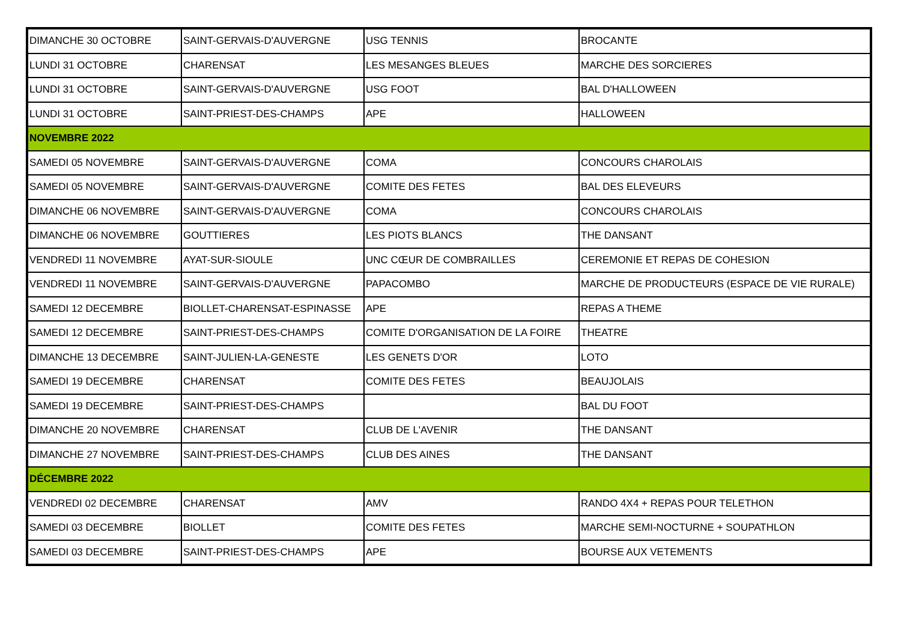| DIMANCHE 30 OCTOBRE | SAINT-GERVAIS-D'AUVERGNE | USG TENNIS | BROCANTE |
| LUNDI 31 OCTOBRE | CHARENSAT | LES MESANGES BLEUES | MARCHE DES SORCIERES |
| LUNDI 31 OCTOBRE | SAINT-GERVAIS-D'AUVERGNE | USG FOOT | BAL D'HALLOWEEN |
| LUNDI 31 OCTOBRE | SAINT-PRIEST-DES-CHAMPS | APE | HALLOWEEN |
| NOVEMBRE 2022 | | | |
| SAMEDI 05 NOVEMBRE | SAINT-GERVAIS-D'AUVERGNE | COMA | CONCOURS CHAROLAIS |
| SAMEDI 05 NOVEMBRE | SAINT-GERVAIS-D'AUVERGNE | COMITE DES FETES | BAL DES ELEVEURS |
| DIMANCHE 06 NOVEMBRE | SAINT-GERVAIS-D'AUVERGNE | COMA | CONCOURS CHAROLAIS |
| DIMANCHE 06 NOVEMBRE | GOUTTIERES | LES PIOTS BLANCS | THE DANSANT |
| VENDREDI 11 NOVEMBRE | AYAT-SUR-SIOULE | UNC CŒUR DE COMBRAILLES | CEREMONIE ET REPAS DE COHESION |
| VENDREDI 11 NOVEMBRE | SAINT-GERVAIS-D'AUVERGNE | PAPACOMBO | MARCHE DE PRODUCTEURS (ESPACE DE VIE RURALE) |
| SAMEDI 12 DECEMBRE | BIOLLET-CHARENSAT-ESPINASSE | APE | REPAS A THEME |
| SAMEDI 12 DECEMBRE | SAINT-PRIEST-DES-CHAMPS | COMITE D'ORGANISATION DE LA FOIRE | THEATRE |
| DIMANCHE 13 DECEMBRE | SAINT-JULIEN-LA-GENESTE | LES GENETS D'OR | LOTO |
| SAMEDI 19 DECEMBRE | CHARENSAT | COMITE DES FETES | BEAUJOLAIS |
| SAMEDI 19 DECEMBRE | SAINT-PRIEST-DES-CHAMPS | | BAL DU FOOT |
| DIMANCHE 20 NOVEMBRE | CHARENSAT | CLUB DE L'AVENIR | THE DANSANT |
| DIMANCHE 27 NOVEMBRE | SAINT-PRIEST-DES-CHAMPS | CLUB DES AINES | THE DANSANT |
| DÉCEMBRE 2022 | | | |
| VENDREDI 02 DECEMBRE | CHARENSAT | AMV | RANDO 4X4 + REPAS POUR TELETHON |
| SAMEDI 03 DECEMBRE | BIOLLET | COMITE DES FETES | MARCHE SEMI-NOCTURNE + SOUPATHLON |
| SAMEDI 03 DECEMBRE | SAINT-PRIEST-DES-CHAMPS | APE | BOURSE AUX VETEMENTS |